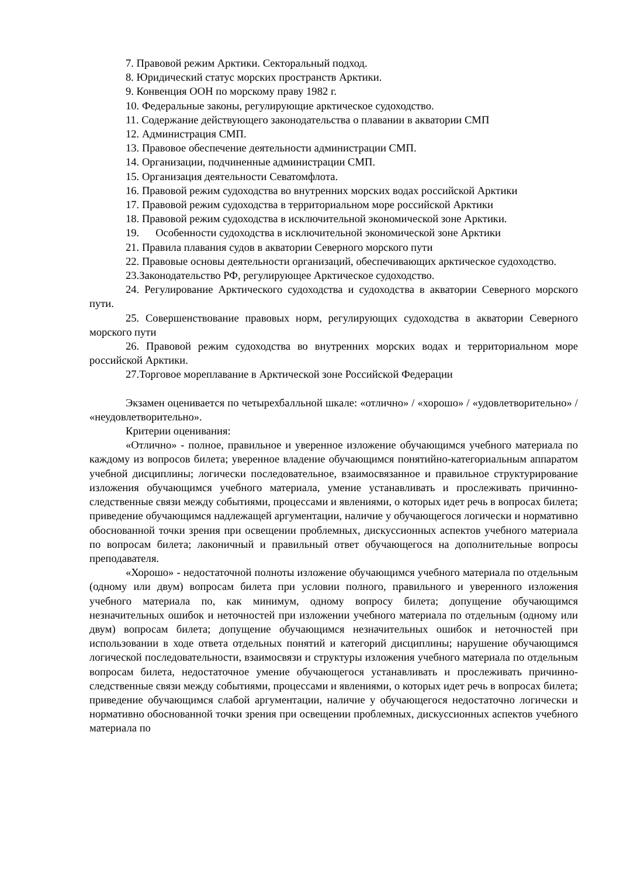7. Правовой режим Арктики. Секторальный подход.
8. Юридический статус морских пространств Арктики.
9. Конвенция ООН по морскому праву 1982 г.
10. Федеральные законы, регулирующие арктическое судоходство.
11. Содержание действующего законодательства о плавании в акватории СМП
12. Администрация СМП.
13. Правовое обеспечение деятельности администрации СМП.
14. Организации, подчиненные администрации СМП.
15. Организация деятельности Севатомфлота.
16. Правовой режим судоходства во внутренних морских водах российской Арктики
17. Правовой режим судоходства в территориальном море российской Арктики
18. Правовой режим судоходства в исключительной экономической зоне Арктики.
19. Особенности судоходства в исключительной экономической зоне Арктики
21. Правила плавания судов в акватории Северного морского пути
22. Правовые основы деятельности организаций, обеспечивающих арктическое судоходство.
23.Законодательство РФ, регулирующее Арктическое судоходство.
24. Регулирование Арктического судоходства и судоходства в акватории Северного морского пути.
25. Совершенствование правовых норм, регулирующих судоходства в акватории Северного морского пути
26. Правовой режим судоходства во внутренних морских водах и территориальном море российской Арктики.
27.Торговое мореплавание в Арктической зоне Российской Федерации
Экзамен оценивается по четырехбалльной шкале: «отлично» / «хорошо» / «удовлетворительно» / «неудовлетворительно».
Критерии оценивания:
«Отлично» - полное, правильное и уверенное изложение обучающимся учебного материала по каждому из вопросов билета; уверенное владение обучающимся понятийно-категориальным аппаратом учебной дисциплины; логически последовательное, взаимосвязанное и правильное структурирование изложения обучающимся учебного материала, умение устанавливать и прослеживать причинно-следственные связи между событиями, процессами и явлениями, о которых идет речь в вопросах билета; приведение обучающимся надлежащей аргументации, наличие у обучающегося логически и нормативно обоснованной точки зрения при освещении проблемных, дискуссионных аспектов учебного материала по вопросам билета; лаконичный и правильный ответ обучающегося на дополнительные вопросы преподавателя.
«Хорошо» - недостаточной полноты изложение обучающимся учебного материала по отдельным (одному или двум) вопросам билета при условии полного, правильного и уверенного изложения учебного материала по, как минимум, одному вопросу билета; допущение обучающимся незначительных ошибок и неточностей при изложении учебного материала по отдельным (одному или двум) вопросам билета; допущение обучающимся незначительных ошибок и неточностей при использовании в ходе ответа отдельных понятий и категорий дисциплины; нарушение обучающимся логической последовательности, взаимосвязи и структуры изложения учебного материала по отдельным вопросам билета, недостаточное умение обучающегося устанавливать и прослеживать причинно-следственные связи между событиями, процессами и явлениями, о которых идет речь в вопросах билета; приведение обучающимся слабой аргументации, наличие у обучающегося недостаточно логически и нормативно обоснованной точки зрения при освещении проблемных, дискуссионных аспектов учебного материала по